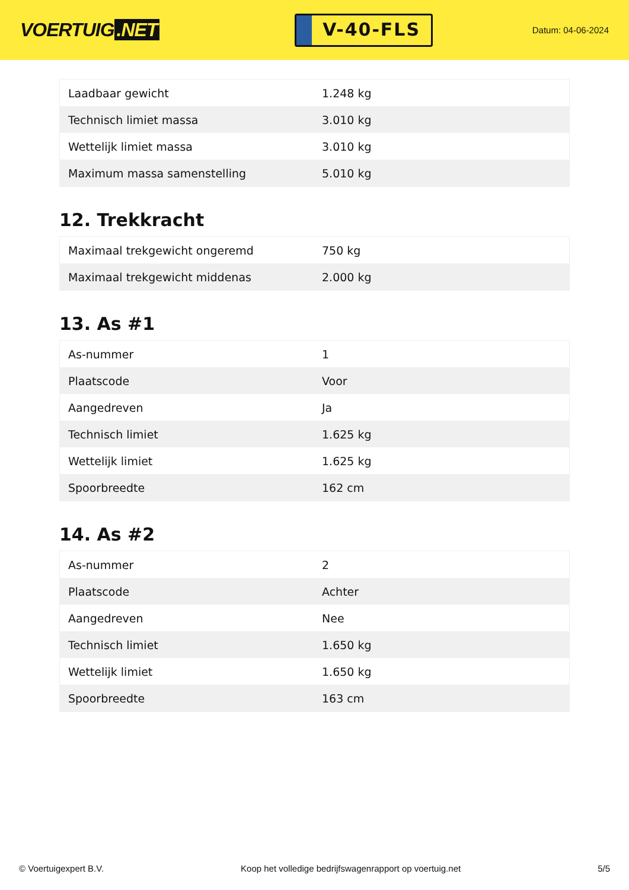VOERTUIG.NET
V-40-FLS
Datum: 04-06-2024
| Laadbaar gewicht | 1.248 kg |
| Technisch limiet massa | 3.010 kg |
| Wettelijk limiet massa | 3.010 kg |
| Maximum massa samenstelling | 5.010 kg |
12. Trekkracht
| Maximaal trekgewicht ongeremd | 750 kg |
| Maximaal trekgewicht middenas | 2.000 kg |
13. As #1
| As-nummer | 1 |
| Plaatscode | Voor |
| Aangedreven | Ja |
| Technisch limiet | 1.625 kg |
| Wettelijk limiet | 1.625 kg |
| Spoorbreedte | 162 cm |
14. As #2
| As-nummer | 2 |
| Plaatscode | Achter |
| Aangedreven | Nee |
| Technisch limiet | 1.650 kg |
| Wettelijk limiet | 1.650 kg |
| Spoorbreedte | 163 cm |
© Voertuigexpert B.V. Koop het volledige bedrijfswagenrapport op voertuig.net 5/5